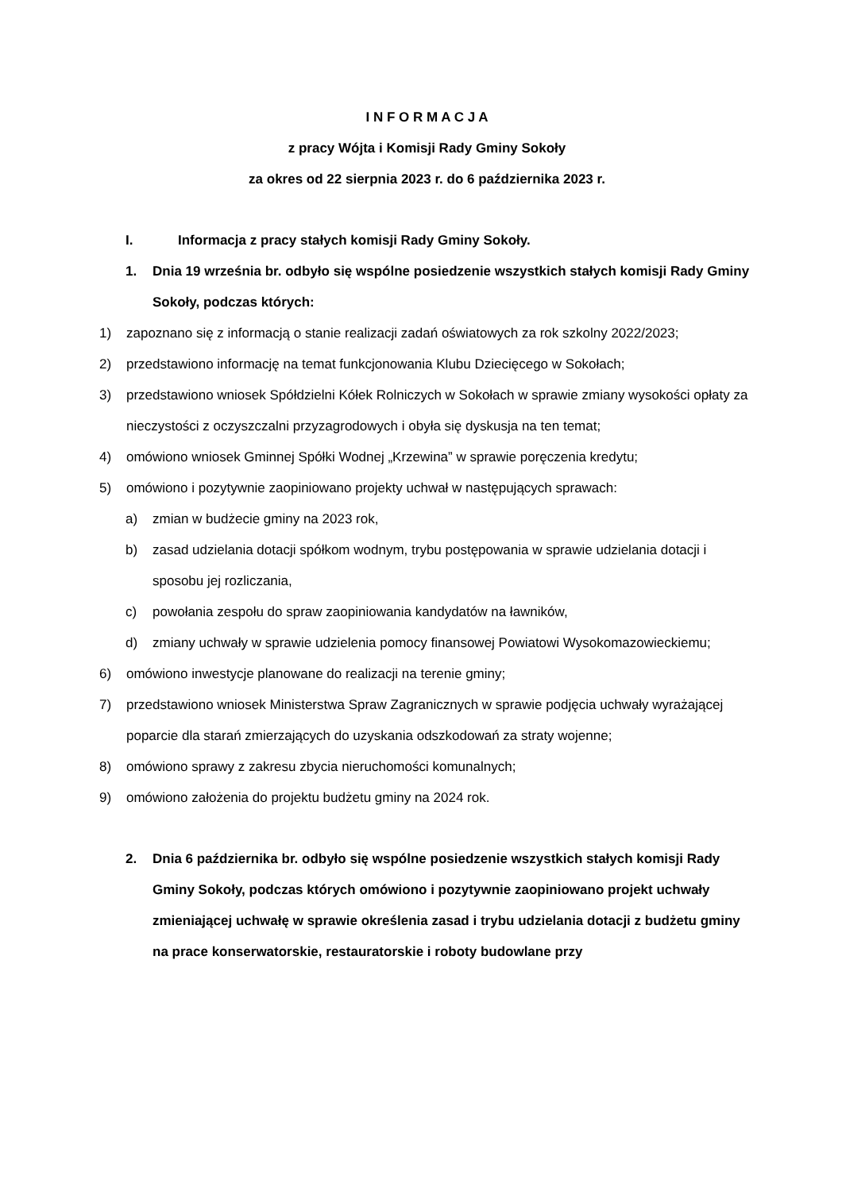I N F O R M A C J A
z pracy Wójta i Komisji Rady Gminy Sokoły
za okres od 22 sierpnia 2023 r. do 6 października 2023 r.
I. Informacja z pracy stałych komisji Rady Gminy Sokoły.
1. Dnia 19 września br. odbyło się wspólne posiedzenie wszystkich stałych komisji Rady Gminy Sokoły, podczas których:
1) zapoznano się z informacją o stanie realizacji zadań oświatowych za rok szkolny 2022/2023;
2) przedstawiono informację na temat funkcjonowania Klubu Dziecięcego w Sokołach;
3) przedstawiono wniosek Spółdzielni Kółek Rolniczych w Sokołach w sprawie zmiany wysokości opłaty za nieczystości z oczyszczalni przyzagrodowych i obyła się dyskusja na ten temat;
4) omówiono wniosek Gminnej Spółki Wodnej „Krzewina” w sprawie poręczenia kredytu;
5) omówiono i pozytywnie zaopiniowano projekty uchwał w następujących sprawach:
a) zmian w budżecie gminy na 2023 rok,
b) zasad udzielania dotacji spółkom wodnym, trybu postępowania w sprawie udzielania dotacji i sposobu jej rozliczania,
c) powołania zespołu do spraw zaopiniowania kandydatów na ławników,
d) zmiany uchwały w sprawie udzielenia pomocy finansowej Powiatowi Wysokomazowieckiemu;
6) omówiono inwestycje planowane do realizacji na terenie gminy;
7) przedstawiono wniosek Ministerstwa Spraw Zagranicznych w sprawie podjęcia uchwały wyrażającej poparcie dla starań zmierzających do uzyskania odszkodowań za straty wojenne;
8) omówiono sprawy z zakresu zbycia nieruchomości komunalnych;
9) omówiono założenia do projektu budżetu gminy na 2024 rok.
2. Dnia 6 października br. odbyło się wspólne posiedzenie wszystkich stałych komisji Rady Gminy Sokoły, podczas których omówiono i pozytywnie zaopiniowano projekt uchwały zmieniającej uchwałę w sprawie określenia zasad i trybu udzielania dotacji z budżetu gminy na prace konserwatorskie, restauratorskie i roboty budowlane przy